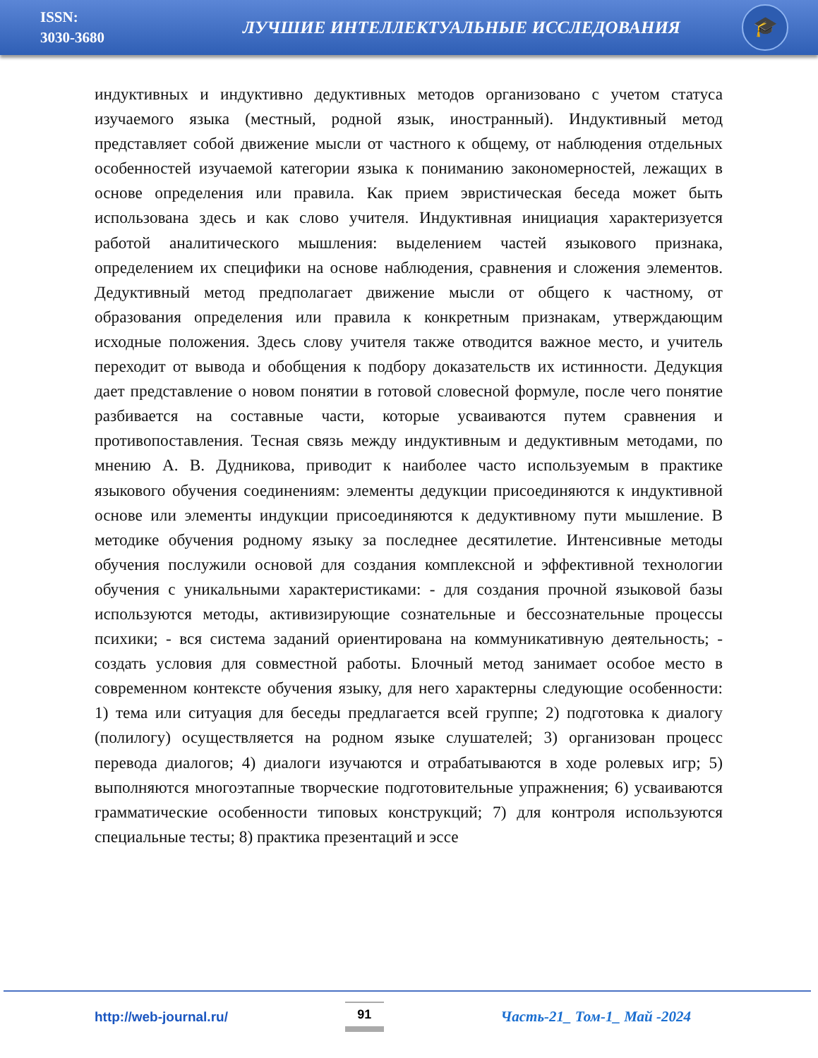ISSN:
3030-3680
ЛУЧШИЕ ИНТЕЛЛЕКТУАЛЬНЫЕ ИССЛЕДОВАНИЯ
🎓
индуктивных и индуктивно дедуктивных методов организовано с учетом статуса изучаемого языка (местный, родной язык, иностранный). Индуктивный метод представляет собой движение мысли от частного к общему, от наблюдения отдельных особенностей изучаемой категории языка к пониманию закономерностей, лежащих в основе определения или правила. Как прием эвристическая беседа может быть использована здесь и как слово учителя. Индуктивная инициация характеризуется работой аналитического мышления: выделением частей языкового признака, определением их специфики на основе наблюдения, сравнения и сложения элементов. Дедуктивный метод предполагает движение мысли от общего к частному, от образования определения или правила к конкретным признакам, утверждающим исходные положения. Здесь слову учителя также отводится важное место, и учитель переходит от вывода и обобщения к подбору доказательств их истинности. Дедукция дает представление о новом понятии в готовой словесной формуле, после чего понятие разбивается на составные части, которые усваиваются путем сравнения и противопоставления. Тесная связь между индуктивным и дедуктивным методами, по мнению А. В. Дудникова, приводит к наиболее часто используемым в практике языкового обучения соединениям: элементы дедукции присоединяются к индуктивной основе или элементы индукции присоединяются к дедуктивному пути мышление. В методике обучения родному языку за последнее десятилетие. Интенсивные методы обучения послужили основой для создания комплексной и эффективной технологии обучения с уникальными характеристиками: - для создания прочной языковой базы используются методы, активизирующие сознательные и бессознательные процессы психики; - вся система заданий ориентирована на коммуникативную деятельность; - создать условия для совместной работы. Блочный метод занимает особое место в современном контексте обучения языку, для него характерны следующие особенности: 1) тема или ситуация для беседы предлагается всей группе; 2) подготовка к диалогу (полилогу) осуществляется на родном языке слушателей; 3) организован процесс перевода диалогов; 4) диалоги изучаются и отрабатываются в ходе ролевых игр; 5) выполняются многоэтапные творческие подготовительные упражнения; 6) усваиваются грамматические особенности типовых конструкций; 7) для контроля используются специальные тесты; 8) практика презентаций и эссе
http://web-journal.ru/
91
Часть-21_ Том-1_ Май -2024